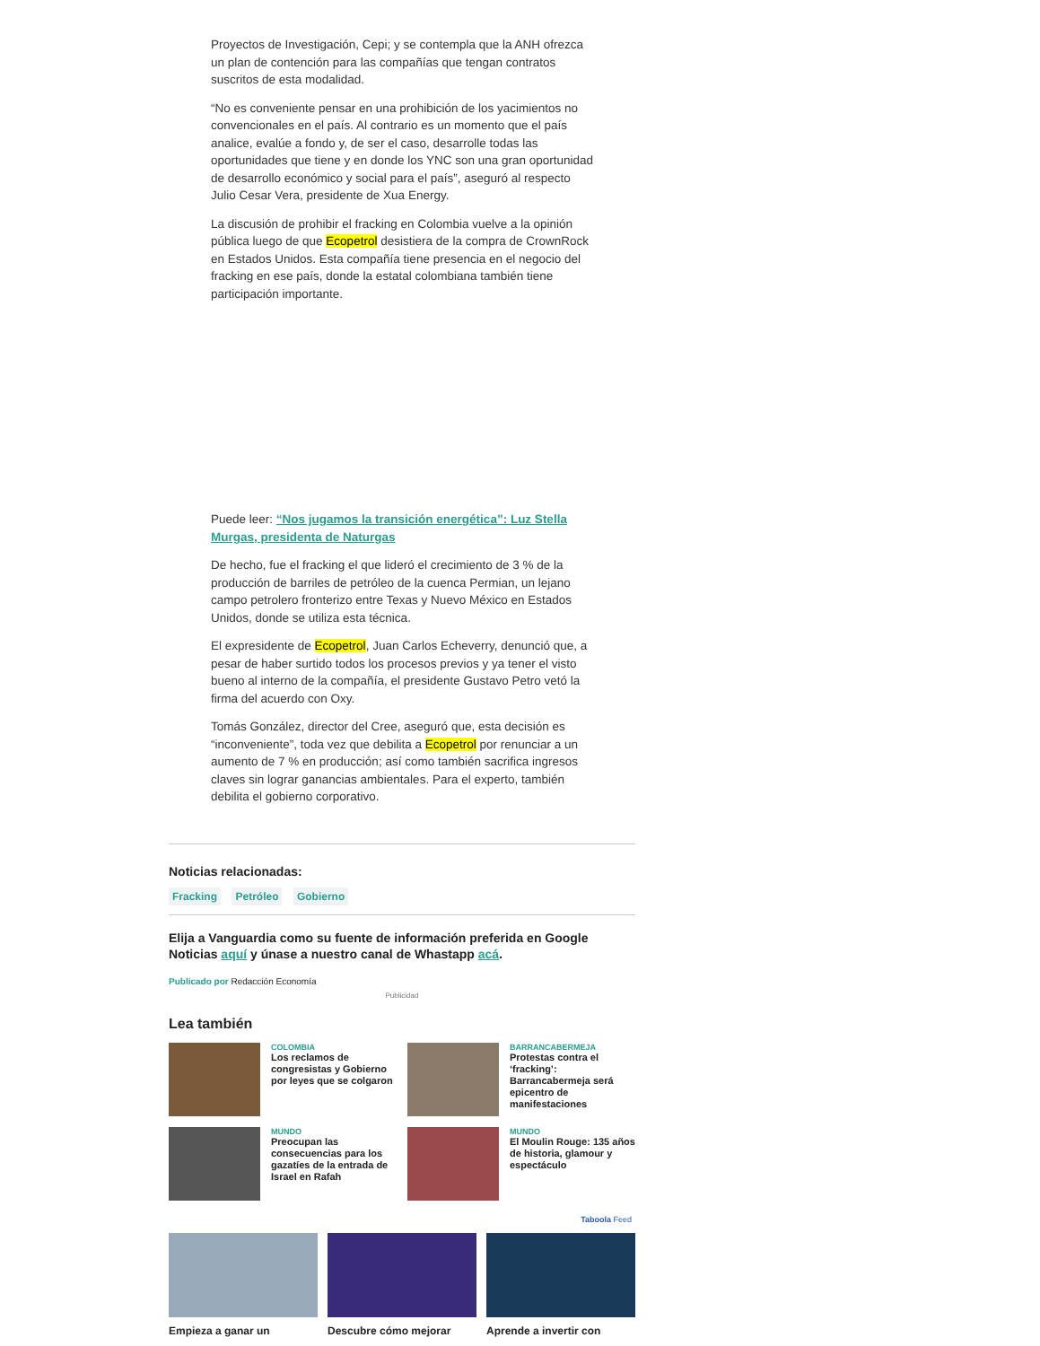Proyectos de Investigación, Cepi; y se contempla que la ANH ofrezca un plan de contención para las compañías que tengan contratos suscritos de esta modalidad.
“No es conveniente pensar en una prohibición de los yacimientos no convencionales en el país. Al contrario es un momento que el país analice, evalúe a fondo y, de ser el caso, desarrolle todas las oportunidades que tiene y en donde los YNC son una gran oportunidad de desarrollo económico y social para el país”, aseguró al respecto Julio Cesar Vera, presidente de Xua Energy.
La discusión de prohibir el fracking en Colombia vuelve a la opinión pública luego de que Ecopetrol desistiera de la compra de CrownRock en Estados Unidos. Esta compañía tiene presencia en el negocio del fracking en ese país, donde la estatal colombiana también tiene participación importante.
Puede leer: “Nos jugamos la transición energética”: Luz Stella Murgas, presidenta de Naturgas
De hecho, fue el fracking el que lideró el crecimiento de 3 % de la producción de barriles de petróleo de la cuenca Permian, un lejano campo petrolero fronterizo entre Texas y Nuevo México en Estados Unidos, donde se utiliza esta técnica.
El expresidente de Ecopetrol, Juan Carlos Echeverry, denunció que, a pesar de haber surtido todos los procesos previos y ya tener el visto bueno al interno de la compañía, el presidente Gustavo Petro vetó la firma del acuerdo con Oxy.
Tomás González, director del Cree, aseguró que, esta decisión es “inconveniente”, toda vez que debilita a Ecopetrol por renunciar a un aumento de 7 % en producción; así como también sacrifica ingresos claves sin lograr ganancias ambientales. Para el experto, también debilita el gobierno corporativo.
Noticias relacionadas:
Fracking Petróleo Gobierno
Elija a Vanguardia como su fuente de información preferida en Google Noticias aquí y únase a nuestro canal de Whastapp acá.
Publicado por Redacción Economía
Publicidad
Lea también
COLOMBIA
Los reclamos de congresistas y Gobierno por leyes que se colgaron
BARRANCABERMEJA
Protestas contra el ‘fracking’: Barrancabermeja será epicentro de manifestaciones
MUNDO
Preocupan las consecuencias para los gazatíes de la entrada de Israel en Rafah
MUNDO
El Moulin Rouge: 135 años de historia, glamour y espectáculo
Taboola Feed
Empieza a ganar un Descubre cómo mejorar Aprende a invertir con